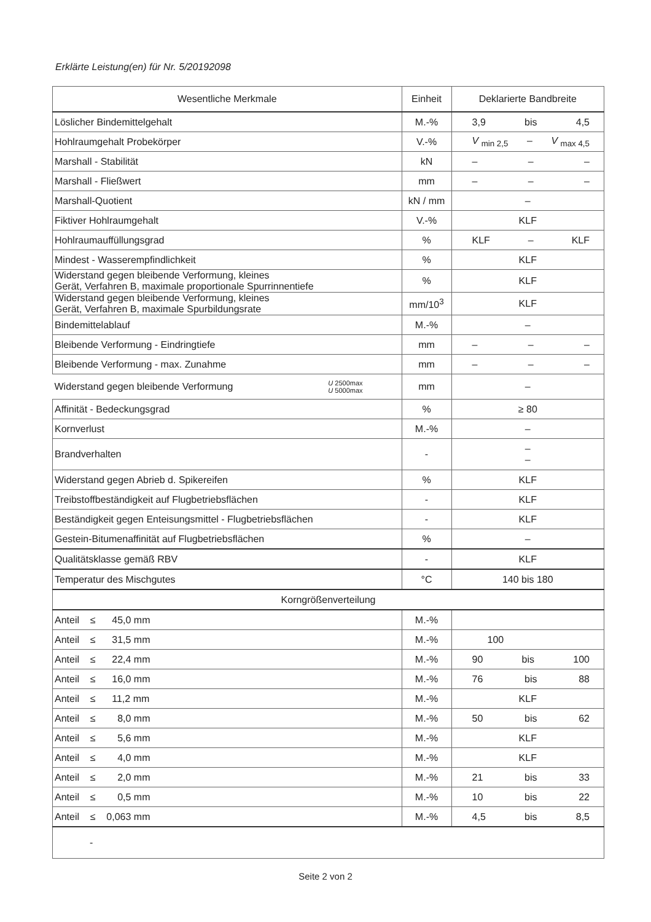Erklärte Leistung(en) für Nr. 5/20192098
| Wesentliche Merkmale | Einheit | Deklarierte Bandbreite |
| --- | --- | --- |
| Löslicher Bindemittelgehalt | M.-% | 3,9 bis 4,5 |
| Hohlraumgehalt Probekörper | V.-% | V <sub>min 2,5</sub> – V <sub>max 4,5</sub> |
| Marshall - Stabilität | kN | – – – |
| Marshall - Fließwert | mm | – – – |
| Marshall-Quotient | kN / mm | – |
| Fiktiver Hohlraumgehalt | V.-% | KLF |
| Hohlraumauffüllungsgrad | % | KLF – KLF |
| Mindest - Wasserempfindlichkeit | % | KLF |
| Widerstand gegen bleibende Verformung, kleines Gerät, Verfahren B, maximale proportionale Spurrinnentiefe | % | KLF |
| Widerstand gegen bleibende Verformung, kleines Gerät, Verfahren B, maximale Spurbildungsrate | mm/10<sup>3</sup> | KLF |
| Bindemittelablauf | M.-% | – |
| Bleibende Verformung - Eindringtiefe | mm | – – – |
| Bleibende Verformung - max. Zunahme | mm | – – – |
| Widerstand gegen bleibende Verformung U 2500max U 5000max | mm | – |
| Affinität - Bedeckungsgrad | % | ≥ 80 |
| Kornverlust | M.-% | – |
| Brandverhalten | - | – – |
| Widerstand gegen Abrieb d. Spikereifen | % | KLF |
| Treibstoffbeständigkeit auf Flugbetriebsflächen | - | KLF |
| Beständigkeit gegen Enteisungsmittel - Flugbetriebsflächen | - | KLF |
| Gestein-Bitumenaffinität auf Flugbetriebsflächen | % | – |
| Qualitätsklasse gemäß RBV | - | KLF |
| Temperatur des Mischgutes | °C | 140 bis 180 |
| Korngrößenverteilung | | |
| Anteil ≤ 45,0 mm | M.-% | |
| Anteil ≤ 31,5 mm | M.-% | 100 |
| Anteil ≤ 22,4 mm | M.-% | 90 bis 100 |
| Anteil ≤ 16,0 mm | M.-% | 76 bis 88 |
| Anteil ≤ 11,2 mm | M.-% | KLF |
| Anteil ≤ 8,0 mm | M.-% | 50 bis 62 |
| Anteil ≤ 5,6 mm | M.-% | KLF |
| Anteil ≤ 4,0 mm | M.-% | KLF |
| Anteil ≤ 2,0 mm | M.-% | 21 bis 33 |
| Anteil ≤ 0,5 mm | M.-% | 10 bis 22 |
| Anteil ≤ 0,063 mm | M.-% | 4,5 bis 8,5 |
| - | | |
Seite 2 von 2